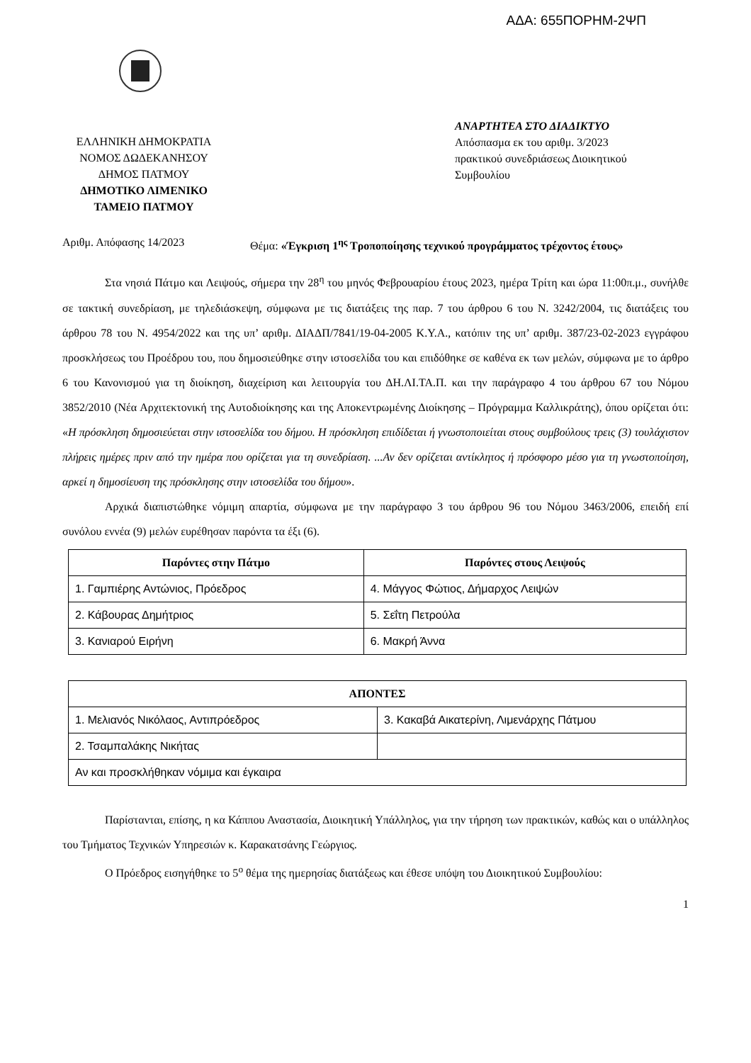ΑΔΑ: 655ΠΟΡΗΜ-2ΨΠ
ΕΛΛΗΝΙΚΗ ΔΗΜΟΚΡΑΤΙΑ
ΝΟΜΟΣ ΔΩΔΕΚΑΝΗΣΟΥ
ΔΗΜΟΣ ΠΑΤΜΟΥ
ΔΗΜΟΤΙΚΟ ΛΙΜΕΝΙΚΟ
ΤΑΜΕΙΟ ΠΑΤΜΟΥ
ΑΝΑΡΤΗΤΕΑ ΣΤΟ ΔΙΑΔΙΚΤΥΟ
Απόσπασμα εκ του αριθμ. 3/2023
πρακτικού συνεδριάσεως Διοικητικού
Συμβουλίου
Αριθμ. Απόφασης 14/2023 Θέμα: «Έγκριση 1<sup>ης</sup> Τροποποίησης τεχνικού προγράμματος τρέχοντος έτους»
Στα νησιά Πάτμο και Λειψούς, σήμερα την 28<sup>η</sup> του μηνός Φεβρουαρίου έτους 2023, ημέρα Τρίτη και ώρα 11:00π.μ., συνήλθε σε τακτική συνεδρίαση, με τηλεδιάσκεψη, σύμφωνα με τις διατάξεις της παρ. 7 του άρθρου 6 του Ν. 3242/2004, τις διατάξεις του άρθρου 78 του Ν. 4954/2022 και της υπ’ αριθμ. ΔΙΑΔΠ/7841/19-04-2005 Κ.Υ.Α., κατόπιν της υπ’ αριθμ. 387/23-02-2023 εγγράφου προσκλήσεως του Προέδρου του, που δημοσιεύθηκε στην ιστοσελίδα του και επιδόθηκε σε καθένα εκ των μελών, σύμφωνα με το άρθρο 6 του Κανονισμού για τη διοίκηση, διαχείριση και λειτουργία του ΔΗ.ΛΙ.ΤΑ.Π. και την παράγραφο 4 του άρθρου 67 του Νόμου 3852/2010 (Νέα Αρχιτεκτονική της Αυτοδιοίκησης και της Αποκεντρωμένης Διοίκησης – Πρόγραμμα Καλλικράτης), όπου ορίζεται ότι: «Η πρόσκληση δημοσιεύεται στην ιστοσελίδα του δήμου. Η πρόσκληση επιδίδεται ή γνωστοποιείται στους συμβούλους τρεις (3) τουλάχιστον πλήρεις ημέρες πριν από την ημέρα που ορίζεται για τη συνεδρίαση. ...Αν δεν ορίζεται αντίκλητος ή πρόσφορο μέσο για τη γνωστοποίηση, αρκεί η δημοσίευση της πρόσκλησης στην ιστοσελίδα του δήμου».
Αρχικά διαπιστώθηκε νόμιμη απαρτία, σύμφωνα με την παράγραφο 3 του άρθρου 96 του Νόμου 3463/2006, επειδή επί συνόλου εννέα (9) μελών ευρέθησαν παρόντα τα έξι (6).
| Παρόντες στην Πάτμο | Παρόντες στους Λειψούς |
| --- | --- |
| 1. Γαμπιέρης Αντώνιος, Πρόεδρος | 4. Μάγγος Φώτιος, Δήμαρχος Λειψών |
| 2. Κάβουρας Δημήτριος | 5. Σεΐτη Πετρούλα |
| 3. Κανιαρού Ειρήνη | 6. Μακρή Άννα |
| ΑΠΟΝΤΕΣ | |
| --- | --- |
| 1. Μελιανός Νικόλαος, Αντιπρόεδρος | 3. Κακαβά Αικατερίνη, Λιμενάρχης Πάτμου |
| 2. Τσαμπαλάκης Νικήτας | |
| Αν και προσκλήθηκαν νόμιμα και έγκαιρα | |
Παρίστανται, επίσης, η κα Κάππου Αναστασία, Διοικητική Υπάλληλος, για την τήρηση των πρακτικών, καθώς και ο υπάλληλος του Τμήματος Τεχνικών Υπηρεσιών κ. Καρακατσάνης Γεώργιος.
Ο Πρόεδρος εισηγήθηκε το 5<sup>ο</sup> θέμα της ημερησίας διατάξεως και έθεσε υπόψη του Διοικητικού Συμβουλίου:
1